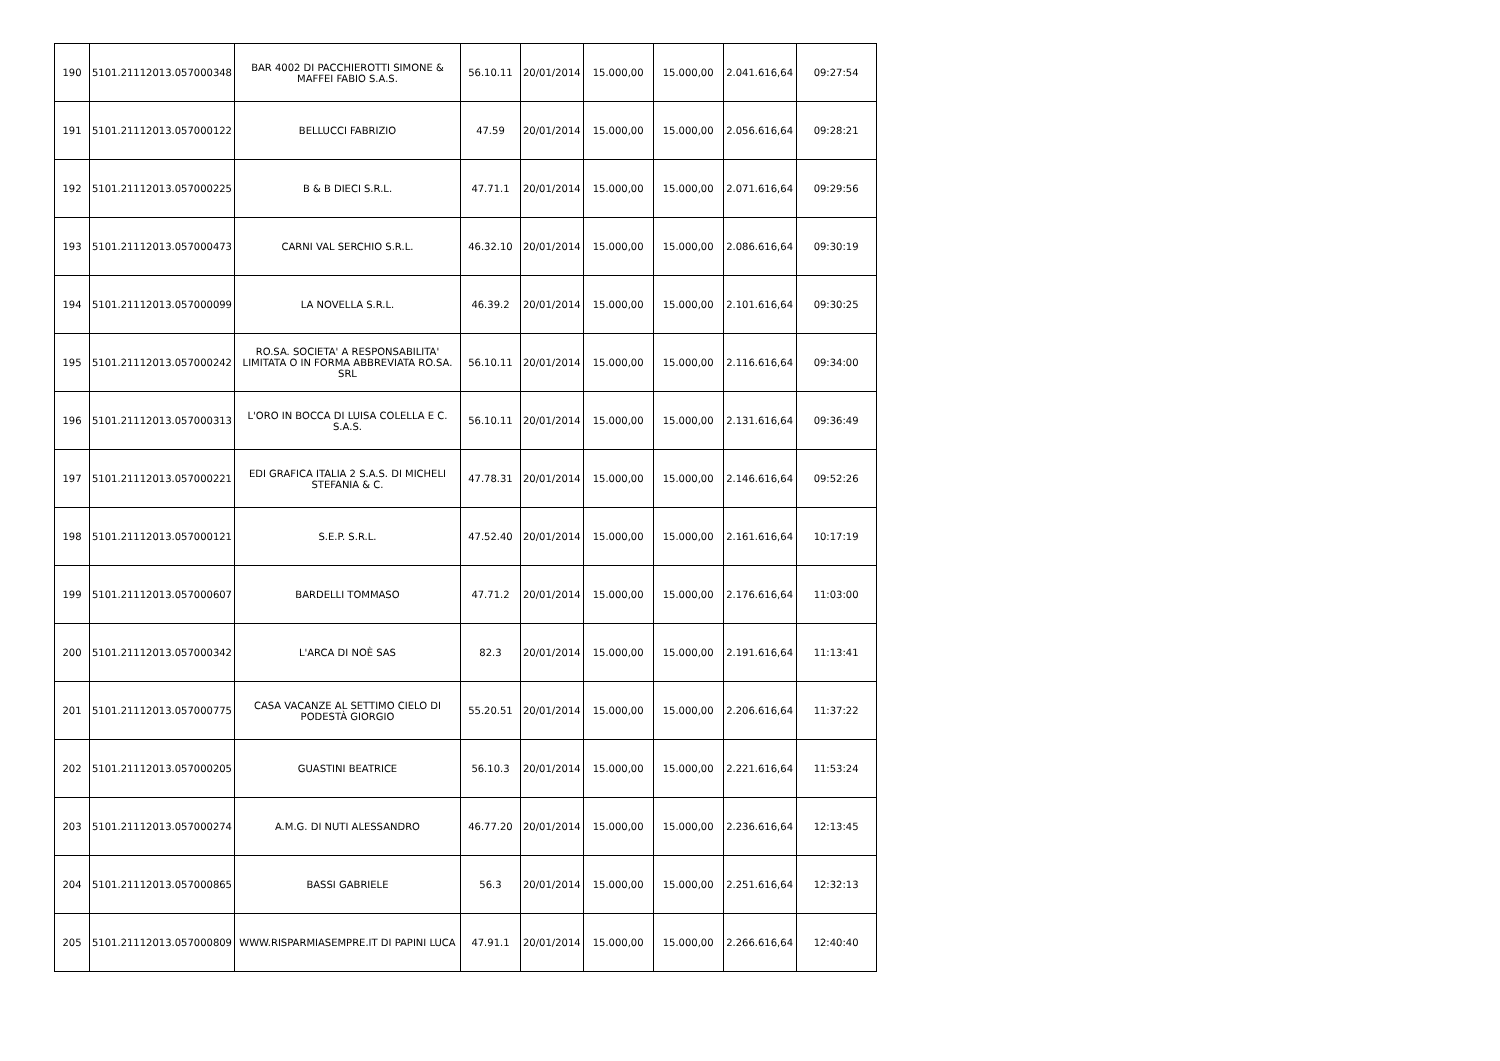| 190 | 5101.21112013.057000348 | BAR 4002 DI PACCHIEROTTI SIMONE & MAFFEI FABIO S.A.S. | 56.10.11 | 20/01/2014 | 15.000,00 | 15.000,00 | 2.041.616,64 | 09:27:54 |
| 191 | 5101.21112013.057000122 | BELLUCCI FABRIZIO | 47.59 | 20/01/2014 | 15.000,00 | 15.000,00 | 2.056.616,64 | 09:28:21 |
| 192 | 5101.21112013.057000225 | B & B DIECI S.R.L. | 47.71.1 | 20/01/2014 | 15.000,00 | 15.000,00 | 2.071.616,64 | 09:29:56 |
| 193 | 5101.21112013.057000473 | CARNI VAL SERCHIO S.R.L. | 46.32.10 | 20/01/2014 | 15.000,00 | 15.000,00 | 2.086.616,64 | 09:30:19 |
| 194 | 5101.21112013.057000099 | LA NOVELLA S.R.L. | 46.39.2 | 20/01/2014 | 15.000,00 | 15.000,00 | 2.101.616,64 | 09:30:25 |
| 195 | 5101.21112013.057000242 | RO.SA. SOCIETA' A RESPONSABILITA' LIMITATA O IN FORMA ABBREVIATA RO.SA. SRL | 56.10.11 | 20/01/2014 | 15.000,00 | 15.000,00 | 2.116.616,64 | 09:34:00 |
| 196 | 5101.21112013.057000313 | L'ORO IN BOCCA DI LUISA COLELLA E C. S.A.S. | 56.10.11 | 20/01/2014 | 15.000,00 | 15.000,00 | 2.131.616,64 | 09:36:49 |
| 197 | 5101.21112013.057000221 | EDI GRAFICA ITALIA 2 S.A.S. DI MICHELI STEFANIA & C. | 47.78.31 | 20/01/2014 | 15.000,00 | 15.000,00 | 2.146.616,64 | 09:52:26 |
| 198 | 5101.21112013.057000121 | S.E.P. S.R.L. | 47.52.40 | 20/01/2014 | 15.000,00 | 15.000,00 | 2.161.616,64 | 10:17:19 |
| 199 | 5101.21112013.057000607 | BARDELLI TOMMASO | 47.71.2 | 20/01/2014 | 15.000,00 | 15.000,00 | 2.176.616,64 | 11:03:00 |
| 200 | 5101.21112013.057000342 | L'ARCA DI NOÈ SAS | 82.3 | 20/01/2014 | 15.000,00 | 15.000,00 | 2.191.616,64 | 11:13:41 |
| 201 | 5101.21112013.057000775 | CASA VACANZE AL SETTIMO CIELO DI PODESTÀ GIORGIO | 55.20.51 | 20/01/2014 | 15.000,00 | 15.000,00 | 2.206.616,64 | 11:37:22 |
| 202 | 5101.21112013.057000205 | GUASTINI BEATRICE | 56.10.3 | 20/01/2014 | 15.000,00 | 15.000,00 | 2.221.616,64 | 11:53:24 |
| 203 | 5101.21112013.057000274 | A.M.G. DI NUTI ALESSANDRO | 46.77.20 | 20/01/2014 | 15.000,00 | 15.000,00 | 2.236.616,64 | 12:13:45 |
| 204 | 5101.21112013.057000865 | BASSI GABRIELE | 56.3 | 20/01/2014 | 15.000,00 | 15.000,00 | 2.251.616,64 | 12:32:13 |
| 205 | 5101.21112013.057000809 | WWW.RISPARMIASEMPRE.IT DI PAPINI LUCA | 47.91.1 | 20/01/2014 | 15.000,00 | 15.000,00 | 2.266.616,64 | 12:40:40 |